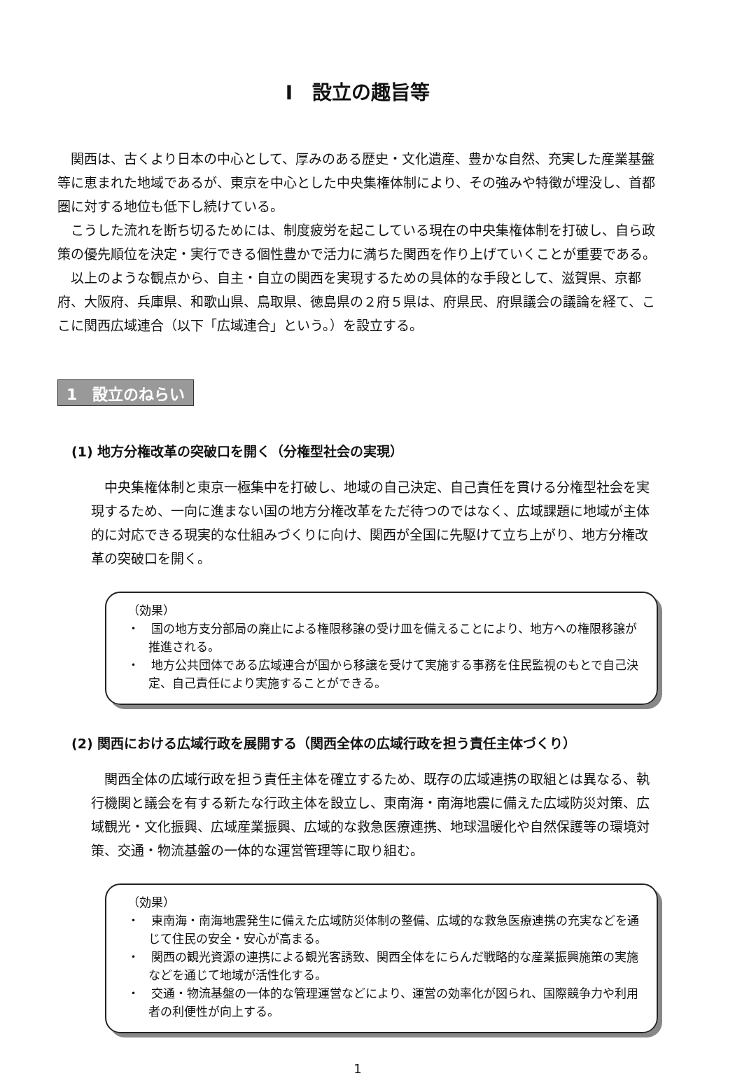Ⅰ　設立の趣旨等
関西は、古くより日本の中心として、厚みのある歴史・文化遺産、豊かな自然、充実した産業基盤等に恵まれた地域であるが、東京を中心とした中央集権体制により、その強みや特徴が埋没し、首都圏に対する地位も低下し続けている。
こうした流れを断ち切るためには、制度疲労を起こしている現在の中央集権体制を打破し、自ら政策の優先順位を決定・実行できる個性豊かで活力に満ちた関西を作り上げていくことが重要である。
以上のような観点から、自主・自立の関西を実現するための具体的な手段として、滋賀県、京都府、大阪府、兵庫県、和歌山県、鳥取県、徳島県の２府５県は、府県民、府県議会の議論を経て、ここに関西広域連合（以下「広域連合」という。）を設立する。
1　設立のねらい
(1) 地方分権改革の突破口を開く（分権型社会の実現）
中央集権体制と東京一極集中を打破し、地域の自己決定、自己責任を貫ける分権型社会を実現するため、一向に進まない国の地方分権改革をただ待つのではなく、広域課題に地域が主体的に対応できる現実的な仕組みづくりに向け、関西が全国に先駆けて立ち上がり、地方分権改革の突破口を開く。
（効果）
・　国の地方支分部局の廃止による権限移譲の受け皿を備えることにより、地方への権限移譲が推進される。
・　地方公共団体である広域連合が国から移譲を受けて実施する事務を住民監視のもとで自己決定、自己責任により実施することができる。
(2) 関西における広域行政を展開する（関西全体の広域行政を担う責任主体づくり）
関西全体の広域行政を担う責任主体を確立するため、既存の広域連携の取組とは異なる、執行機関と議会を有する新たな行政主体を設立し、東南海・南海地震に備えた広域防災対策、広域観光・文化振興、広域産業振興、広域的な救急医療連携、地球温暖化や自然保護等の環境対策、交通・物流基盤の一体的な運営管理等に取り組む。
（効果）
・　東南海・南海地震発生に備えた広域防災体制の整備、広域的な救急医療連携の充実などを通じて住民の安全・安心が高まる。
・　関西の観光資源の連携による観光客誘致、関西全体をにらんだ戦略的な産業振興施策の実施などを通じて地域が活性化する。
・　交通・物流基盤の一体的な管理運営などにより、運営の効率化が図られ、国際競争力や利用者の利便性が向上する。
1